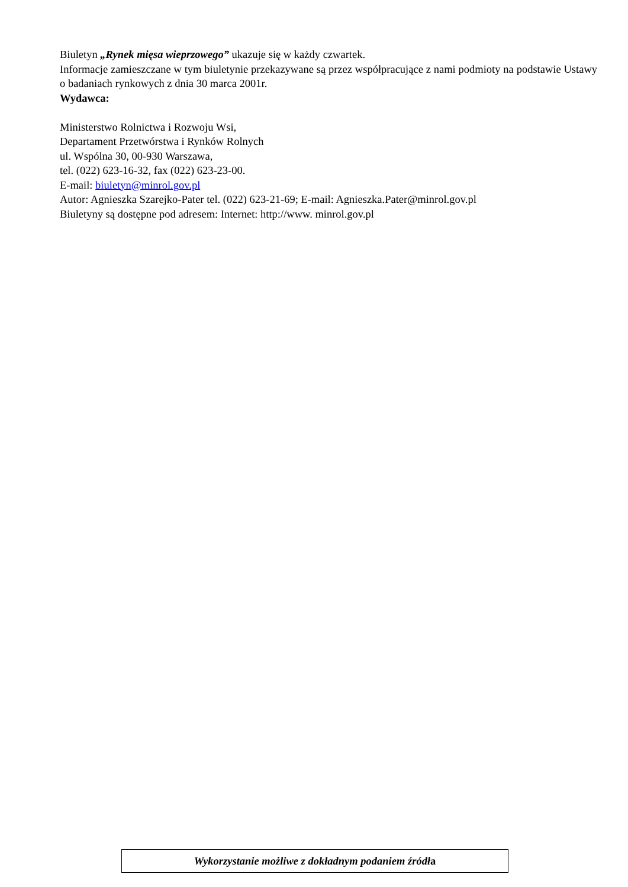Biuletyn „Rynek mięsa wieprzowego” ukazuje się w każdy czwartek.
Informacje zamieszczane w tym biuletynie przekazywane są przez współpracujące z nami podmioty na podstawie Ustawy o badaniach rynkowych z dnia 30 marca 2001r.
Wydawca:
Ministerstwo Rolnictwa i Rozwoju Wsi,
Departament Przetwórstwa i Rynków Rolnych
ul. Wspólna 30, 00-930 Warszawa,
tel. (022) 623-16-32, fax (022) 623-23-00.
E-mail: biuletyn@minrol.gov.pl
Autor: Agnieszka Szarejko-Pater tel. (022) 623-21-69; E-mail: Agnieszka.Pater@minrol.gov.pl
Biuletyny są dostępne pod adresem: Internet: http://www. minrol.gov.pl
Wykorzystanie możliwe z dokładnym podaniem źródła